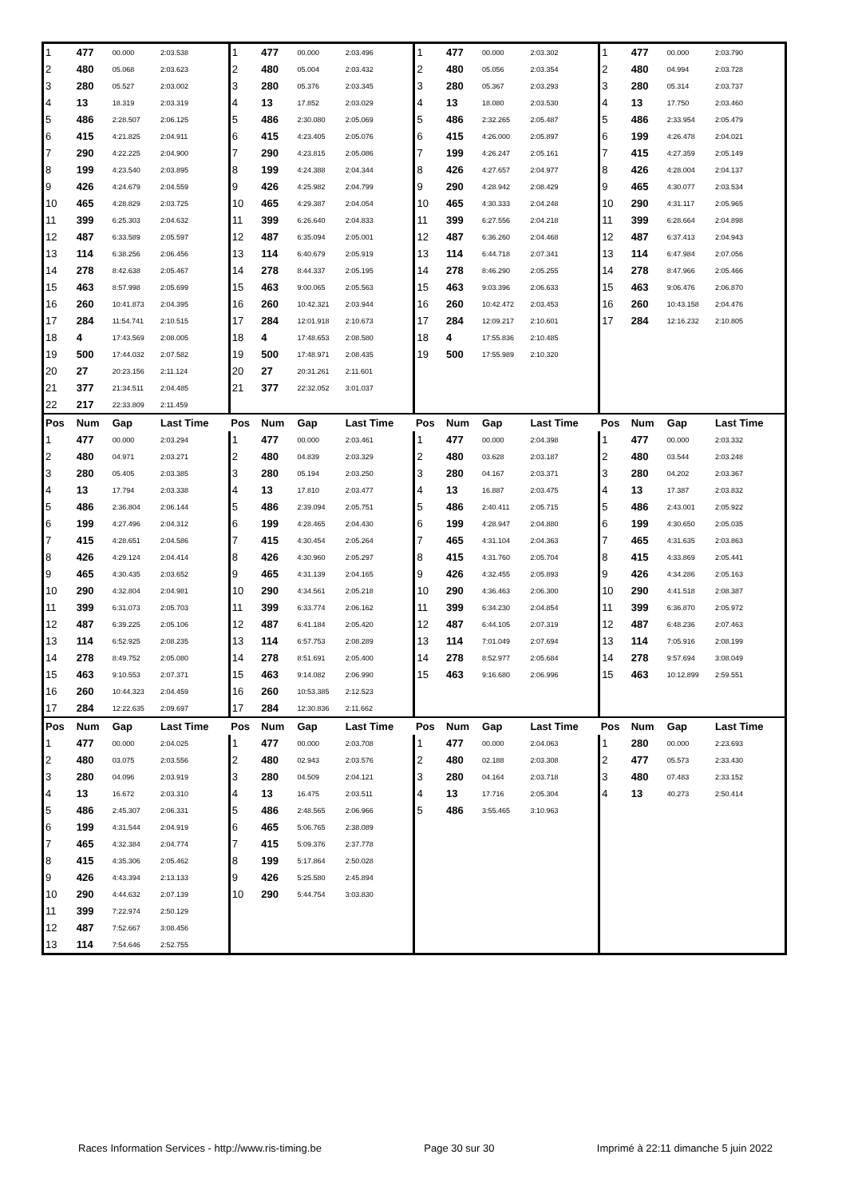| 1 | 477 | 00.000 | 2:03.538 | 1 | 477 | 00.000 | 2:03.496 | 1 | 477 | 00.000 | 2:03.302 | 1 | 477 | 00.000 | 2:03.790 |
| 2 | 480 | 05.068 | 2:03.623 | 2 | 480 | 05.004 | 2:03.432 | 2 | 480 | 05.056 | 2:03.354 | 2 | 480 | 04.994 | 2:03.728 |
| 3 | 280 | 05.527 | 2:03.002 | 3 | 280 | 05.376 | 2:03.345 | 3 | 280 | 05.367 | 2:03.293 | 3 | 280 | 05.314 | 2:03.737 |
| 4 | 13 | 18.319 | 2:03.319 | 4 | 13 | 17.852 | 2:03.029 | 4 | 13 | 18.080 | 2:03.530 | 4 | 13 | 17.750 | 2:03.460 |
| 5 | 486 | 2:28.507 | 2:06.125 | 5 | 486 | 2:30.080 | 2:05.069 | 5 | 486 | 2:32.265 | 2:05.487 | 5 | 486 | 2:33.954 | 2:05.479 |
| 6 | 415 | 4:21.825 | 2:04.911 | 6 | 415 | 4:23.405 | 2:05.076 | 6 | 415 | 4:26.000 | 2:05.897 | 6 | 199 | 4:26.478 | 2:04.021 |
| 7 | 290 | 4:22.225 | 2:04.900 | 7 | 290 | 4:23.815 | 2:05.086 | 7 | 199 | 4:26.247 | 2:05.161 | 7 | 415 | 4:27.359 | 2:05.149 |
| 8 | 199 | 4:23.540 | 2:03.895 | 8 | 199 | 4:24.388 | 2:04.344 | 8 | 426 | 4:27.657 | 2:04.977 | 8 | 426 | 4:28.004 | 2:04.137 |
| 9 | 426 | 4:24.679 | 2:04.559 | 9 | 426 | 4:25.982 | 2:04.799 | 9 | 290 | 4:28.942 | 2:08.429 | 9 | 465 | 4:30.077 | 2:03.534 |
| 10 | 465 | 4:28.829 | 2:03.725 | 10 | 465 | 4:29.387 | 2:04.054 | 10 | 465 | 4:30.333 | 2:04.248 | 10 | 290 | 4:31.117 | 2:05.965 |
| 11 | 399 | 6:25.303 | 2:04.632 | 11 | 399 | 6:26.640 | 2:04.833 | 11 | 399 | 6:27.556 | 2:04.218 | 11 | 399 | 6:28.664 | 2:04.898 |
| 12 | 487 | 6:33.589 | 2:05.597 | 12 | 487 | 6:35.094 | 2:05.001 | 12 | 487 | 6:36.260 | 2:04.468 | 12 | 487 | 6:37.413 | 2:04.943 |
| 13 | 114 | 6:38.256 | 2:06.456 | 13 | 114 | 6:40.679 | 2:05.919 | 13 | 114 | 6:44.718 | 2:07.341 | 13 | 114 | 6:47.984 | 2:07.056 |
| 14 | 278 | 8:42.638 | 2:05.467 | 14 | 278 | 8:44.337 | 2:05.195 | 14 | 278 | 8:46.290 | 2:05.255 | 14 | 278 | 8:47.966 | 2:05.466 |
| 15 | 463 | 8:57.998 | 2:05.699 | 15 | 463 | 9:00.065 | 2:05.563 | 15 | 463 | 9:03.396 | 2:06.633 | 15 | 463 | 9:06.476 | 2:06.870 |
| 16 | 260 | 10:41.873 | 2:04.395 | 16 | 260 | 10:42.321 | 2:03.944 | 16 | 260 | 10:42.472 | 2:03.453 | 16 | 260 | 10:43.158 | 2:04.476 |
| 17 | 284 | 11:54.741 | 2:10.515 | 17 | 284 | 12:01.918 | 2:10.673 | 17 | 284 | 12:09.217 | 2:10.601 | 17 | 284 | 12:16.232 | 2:10.805 |
| 18 | 4 | 17:43.569 | 2:08.005 | 18 | 4 | 17:48.653 | 2:08.580 | 18 | 4 | 17:55.836 | 2:10.485 | | | | |
| 19 | 500 | 17:44.032 | 2:07.582 | 19 | 500 | 17:48.971 | 2:08.435 | 19 | 500 | 17:55.989 | 2:10.320 | | | | |
| 20 | 27 | 20:23.156 | 2:11.124 | 20 | 27 | 20:31.261 | 2:11.601 | | | | | | | | |
| 21 | 377 | 21:34.511 | 2:04.485 | 21 | 377 | 22:32.052 | 3:01.037 | | | | | | | | |
| 22 | 217 | 22:33.809 | 2:11.459 | | | | | | | | | | | | |
| Pos | Num | Gap | Last Time | Pos | Num | Gap | Last Time | Pos | Num | Gap | Last Time | Pos | Num | Gap | Last Time |
| 1 | 477 | 00.000 | 2:03.294 | 1 | 477 | 00.000 | 2:03.461 | 1 | 477 | 00.000 | 2:04.398 | 1 | 477 | 00.000 | 2:03.332 |
| 2 | 480 | 04.971 | 2:03.271 | 2 | 480 | 04.839 | 2:03.329 | 2 | 480 | 03.628 | 2:03.187 | 2 | 480 | 03.544 | 2:03.248 |
| 3 | 280 | 05.405 | 2:03.385 | 3 | 280 | 05.194 | 2:03.250 | 3 | 280 | 04.167 | 2:03.371 | 3 | 280 | 04.202 | 2:03.367 |
| 4 | 13 | 17.794 | 2:03.338 | 4 | 13 | 17.810 | 2:03.477 | 4 | 13 | 16.887 | 2:03.475 | 4 | 13 | 17.387 | 2:03.832 |
| 5 | 486 | 2:36.804 | 2:06.144 | 5 | 486 | 2:39.094 | 2:05.751 | 5 | 486 | 2:40.411 | 2:05.715 | 5 | 486 | 2:43.001 | 2:05.922 |
| 6 | 199 | 4:27.496 | 2:04.312 | 6 | 199 | 4:28.465 | 2:04.430 | 6 | 199 | 4:28.947 | 2:04.880 | 6 | 199 | 4:30.650 | 2:05.035 |
| 7 | 415 | 4:28.651 | 2:04.586 | 7 | 415 | 4:30.454 | 2:05.264 | 7 | 465 | 4:31.104 | 2:04.363 | 7 | 465 | 4:31.635 | 2:03.863 |
| 8 | 426 | 4:29.124 | 2:04.414 | 8 | 426 | 4:30.960 | 2:05.297 | 8 | 415 | 4:31.760 | 2:05.704 | 8 | 415 | 4:33.869 | 2:05.441 |
| 9 | 465 | 4:30.435 | 2:03.652 | 9 | 465 | 4:31.139 | 2:04.165 | 9 | 426 | 4:32.455 | 2:05.893 | 9 | 426 | 4:34.286 | 2:05.163 |
| 10 | 290 | 4:32.804 | 2:04.981 | 10 | 290 | 4:34.561 | 2:05.218 | 10 | 290 | 4:36.463 | 2:06.300 | 10 | 290 | 4:41.518 | 2:08.387 |
| 11 | 399 | 6:31.073 | 2:05.703 | 11 | 399 | 6:33.774 | 2:06.162 | 11 | 399 | 6:34.230 | 2:04.854 | 11 | 399 | 6:36.870 | 2:05.972 |
| 12 | 487 | 6:39.225 | 2:05.106 | 12 | 487 | 6:41.184 | 2:05.420 | 12 | 487 | 6:44.105 | 2:07.319 | 12 | 487 | 6:48.236 | 2:07.463 |
| 13 | 114 | 6:52.925 | 2:08.235 | 13 | 114 | 6:57.753 | 2:08.289 | 13 | 114 | 7:01.049 | 2:07.694 | 13 | 114 | 7:05.916 | 2:08.199 |
| 14 | 278 | 8:49.752 | 2:05.080 | 14 | 278 | 8:51.691 | 2:05.400 | 14 | 278 | 8:52.977 | 2:05.684 | 14 | 278 | 9:57.694 | 3:08.049 |
| 15 | 463 | 9:10.553 | 2:07.371 | 15 | 463 | 9:14.082 | 2:06.990 | 15 | 463 | 9:16.680 | 2:06.996 | 15 | 463 | 10:12.899 | 2:59.551 |
| 16 | 260 | 10:44.323 | 2:04.459 | 16 | 260 | 10:53.385 | 2:12.523 | | | | | | | | |
| 17 | 284 | 12:22.635 | 2:09.697 | 17 | 284 | 12:30.836 | 2:11.662 | | | | | | | | |
| Pos | Num | Gap | Last Time | Pos | Num | Gap | Last Time | Pos | Num | Gap | Last Time | Pos | Num | Gap | Last Time |
| 1 | 477 | 00.000 | 2:04.025 | 1 | 477 | 00.000 | 2:03.708 | 1 | 477 | 00.000 | 2:04.063 | 1 | 280 | 00.000 | 2:23.693 |
| 2 | 480 | 03.075 | 2:03.556 | 2 | 480 | 02.943 | 2:03.576 | 2 | 480 | 02.188 | 2:03.308 | 2 | 477 | 05.573 | 2:33.430 |
| 3 | 280 | 04.096 | 2:03.919 | 3 | 280 | 04.509 | 2:04.121 | 3 | 280 | 04.164 | 2:03.718 | 3 | 480 | 07.483 | 2:33.152 |
| 4 | 13 | 16.672 | 2:03.310 | 4 | 13 | 16.475 | 2:03.511 | 4 | 13 | 17.716 | 2:05.304 | 4 | 13 | 40.273 | 2:50.414 |
| 5 | 486 | 2:45.307 | 2:06.331 | 5 | 486 | 2:48.565 | 2:06.966 | 5 | 486 | 3:55.465 | 3:10.963 | | | | |
| 6 | 199 | 4:31.544 | 2:04.919 | 6 | 465 | 5:06.765 | 2:38.089 | | | | | | | | |
| 7 | 465 | 4:32.384 | 2:04.774 | 7 | 415 | 5:09.376 | 2:37.778 | | | | | | | | |
| 8 | 415 | 4:35.306 | 2:05.462 | 8 | 199 | 5:17.864 | 2:50.028 | | | | | | | | |
| 9 | 426 | 4:43.394 | 2:13.133 | 9 | 426 | 5:25.580 | 2:45.894 | | | | | | | | |
| 10 | 290 | 4:44.632 | 2:07.139 | 10 | 290 | 5:44.754 | 3:03.830 | | | | | | | | |
| 11 | 399 | 7:22.974 | 2:50.129 | | | | | | | | | | | | |
| 12 | 487 | 7:52.667 | 3:08.456 | | | | | | | | | | | | |
| 13 | 114 | 7:54.646 | 2:52.755 | | | | | | | | | | | | |
Races Information Services - http://www.ris-timing.be Page 30 sur 30 Imprimé à 22:11 dimanche 5 juin 2022